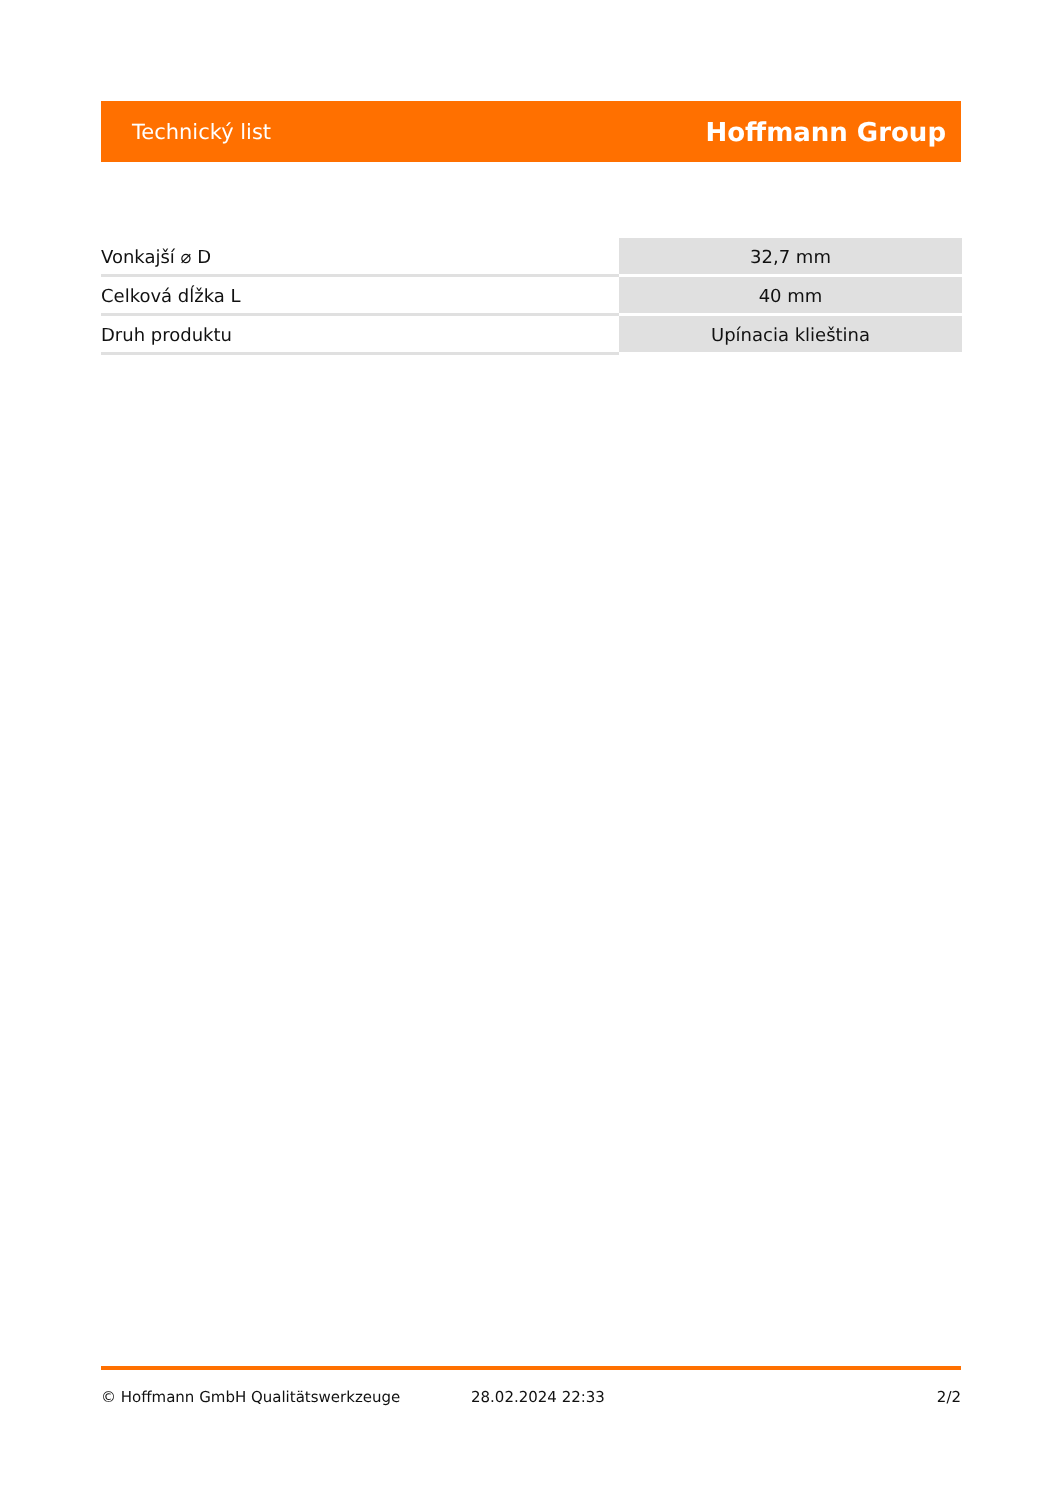Technický list Hoffmann Group
| Vonkajší ⌀ D | 32,7 mm |
| Celková dĺžka L | 40 mm |
| Druh produktu | Upínacia klieština |
© Hoffmann GmbH Qualitätswerkzeuge 28.02.2024 22:33 2/2